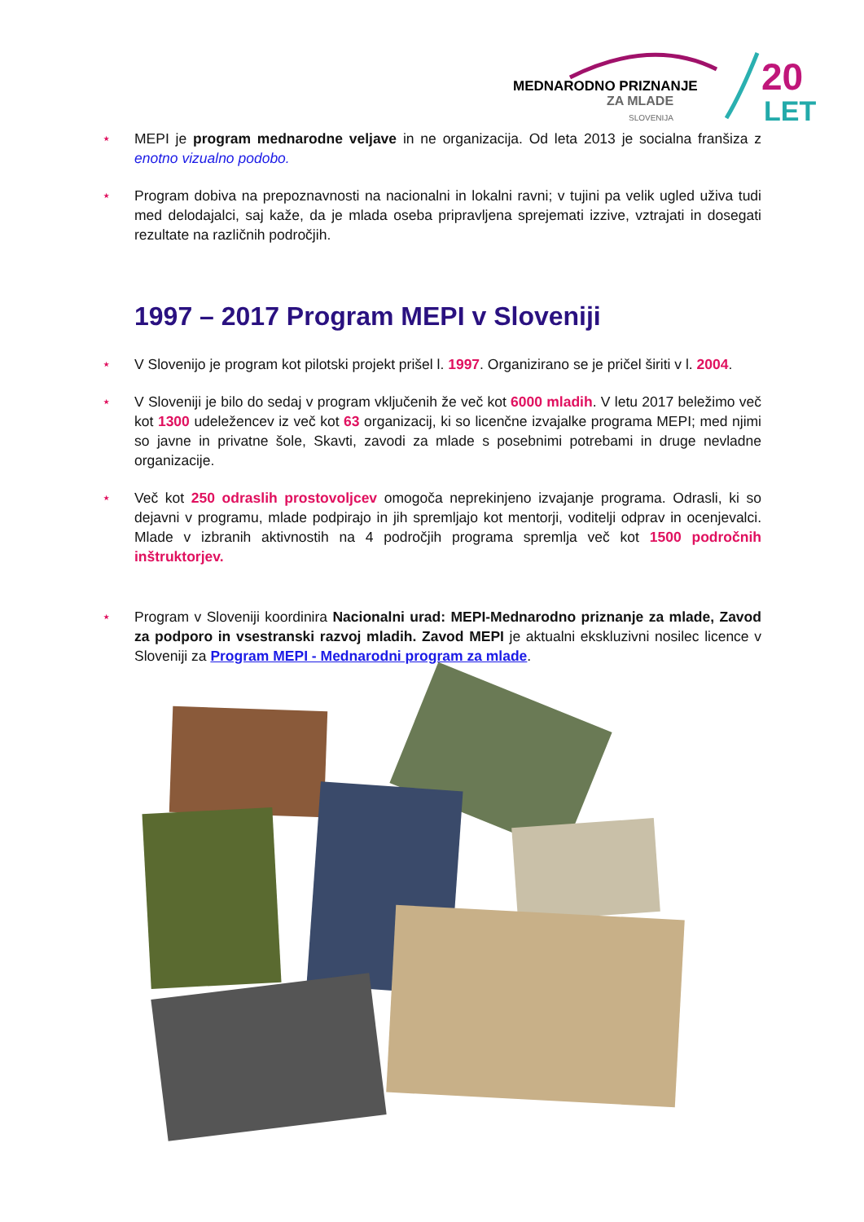MEDNARODNO PRIZNANJE
ZA MLADE
SLOVENIJA
20
LET
⋆ MEPI je program mednarodne veljave in ne organizacija. Od leta 2013 je socialna franšiza z enotno vizualno podobo.
⋆ Program dobiva na prepoznavnosti na nacionalni in lokalni ravni; v tujini pa velik ugled uživa tudi med delodajalci, saj kaže, da je mlada oseba pripravljena sprejemati izzive, vztrajati in dosegati rezultate na različnih področjih.
1997 – 2017 Program MEPI v Sloveniji
⋆ V Slovenijo je program kot pilotski projekt prišel l. 1997. Organizirano se je pričel širiti v l. 2004.
⋆ V Sloveniji je bilo do sedaj v program vključenih že več kot 6000 mladih. V letu 2017 beležimo več kot 1300 udeležencev iz več kot 63 organizacij, ki so licenčne izvajalke programa MEPI; med njimi so javne in privatne šole, Skavti, zavodi za mlade s posebnimi potrebami in druge nevladne organizacije.
⋆ Več kot 250 odraslih prostovoljcev omogoča neprekinjeno izvajanje programa. Odrasli, ki so dejavni v programu, mlade podpirajo in jih spremljajo kot mentorji, voditelji odprav in ocenjevalci. Mlade v izbranih aktivnostih na 4 področjih programa spremlja več kot 1500 področnih inštruktorjev.
⋆ Program v Sloveniji koordinira Nacionalni urad: MEPI-Mednarodno priznanje za mlade, Zavod za podporo in vsestranski razvoj mladih. Zavod MEPI je aktualni ekskluzivni nosilec licence v Sloveniji za Program MEPI - Mednarodni program za mlade.